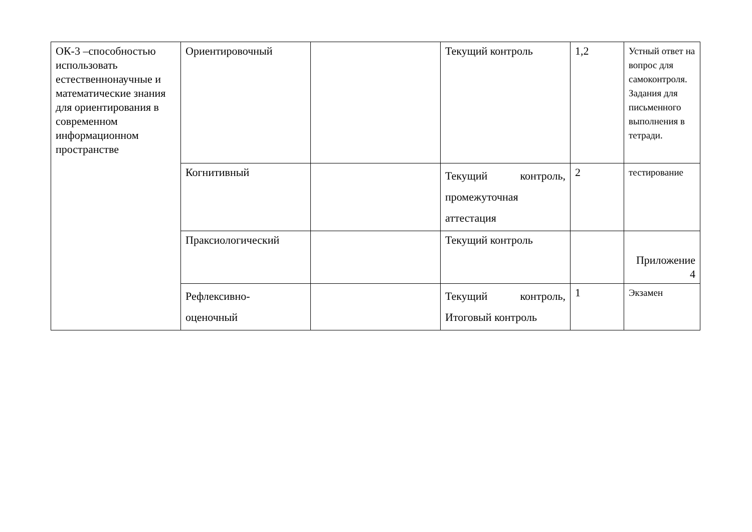| ОК-3 –способностью использовать естественнонаучные и математические знания для ориентирования в современном информационном пространстве | Ориентировочный | | Текущий контроль | 1,2 | Устный ответ на вопрос для самоконтроля. Задания для письменного выполнения в тетради. |
| | Когнитивный | | Текущий контроль, промежуточная аттестация | 2 | тестирование |
| | Праксиологический | | Текущий контроль | | Приложение 4 |
| | Рефлексивно- оценочный | | Текущий контроль, Итоговый контроль | 1 | Экзамен |